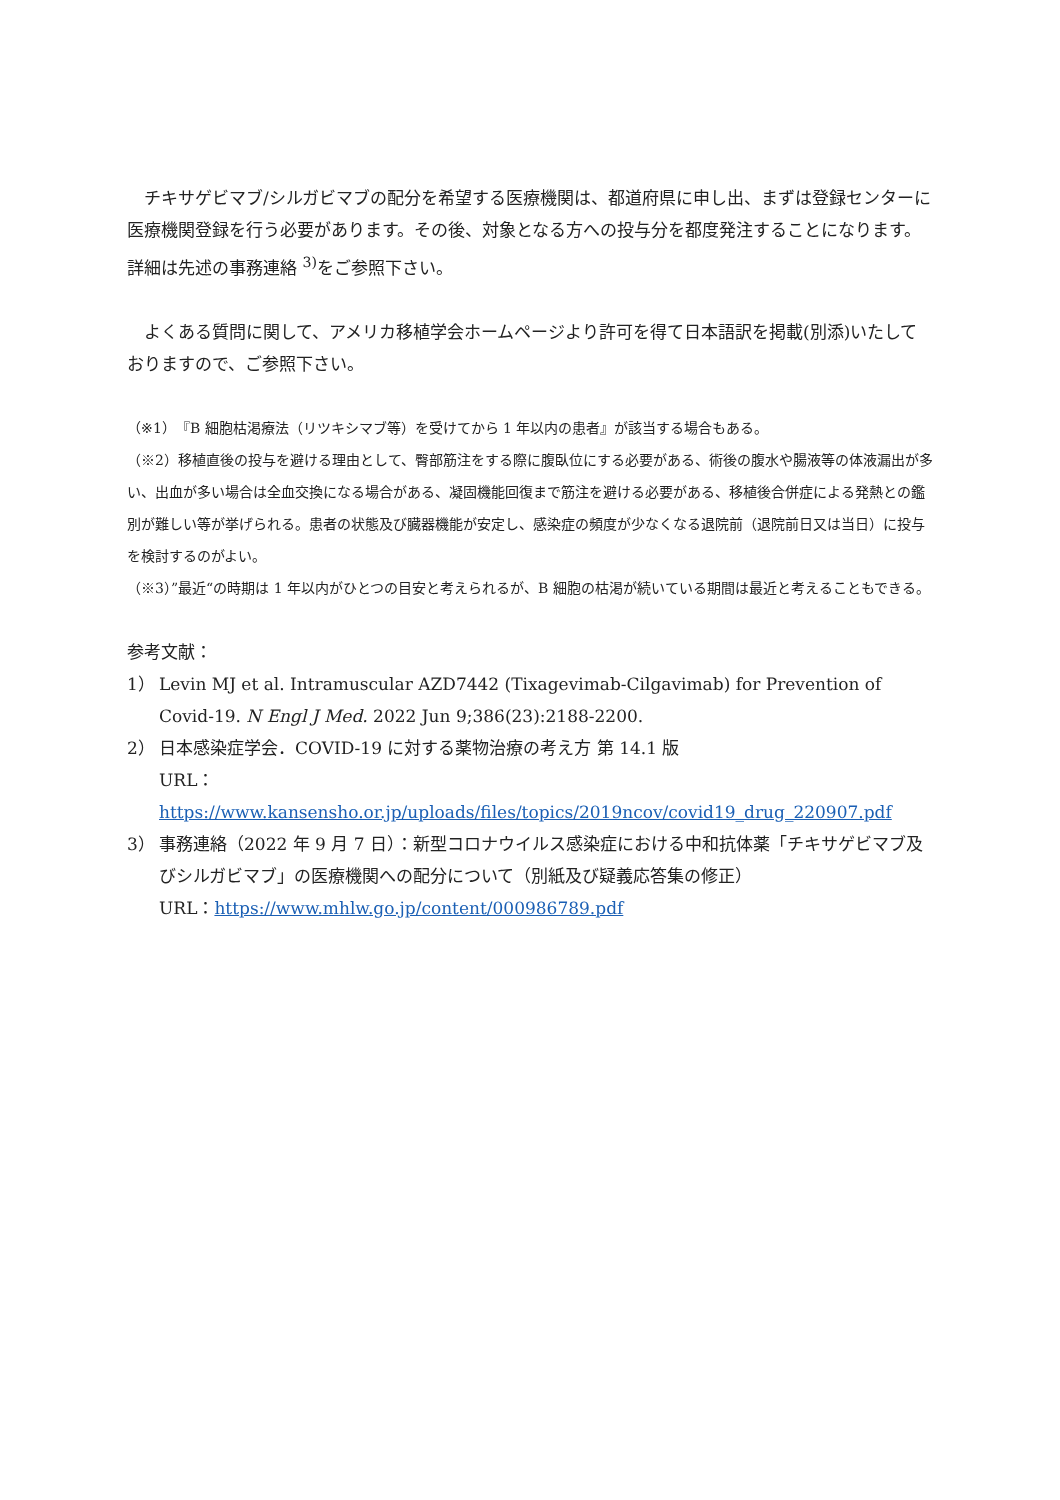チキサゲビマブ/シルガビマブの配分を希望する医療機関は、都道府県に申し出、まずは登録センターに医療機関登録を行う必要があります。その後、対象となる方への投与分を都度発注することになります。詳細は先述の事務連絡 <sup>3)</sup>をご参照下さい。
よくある質問に関して、アメリカ移植学会ホームページより許可を得て日本語訳を掲載(別添)いたしておりますので、ご参照下さい。
（※1）『B 細胞枯渇療法（リツキシマブ等）を受けてから 1 年以内の患者』が該当する場合もある。
（※2）移植直後の投与を避ける理由として、臀部筋注をする際に腹臥位にする必要がある、術後の腹水や腸液等の体液漏出が多い、出血が多い場合は全血交換になる場合がある、凝固機能回復まで筋注を避ける必要がある、移植後合併症による発熱との鑑別が難しい等が挙げられる。患者の状態及び臓器機能が安定し、感染症の頻度が少なくなる退院前（退院前日又は当日）に投与を検討するのがよい。
（※3）”最近“の時期は 1 年以内がひとつの目安と考えられるが、B 細胞の枯渇が続いている期間は最近と考えることもできる。
参考文献：
1） Levin MJ et al. Intramuscular AZD7442 (Tixagevimab-Cilgavimab) for Prevention of Covid-19. N Engl J Med. 2022 Jun 9;386(23):2188-2200.
2） 日本感染症学会．COVID-19 に対する薬物治療の考え方 第 14.1 版
URL：https://www.kansensho.or.jp/uploads/files/topics/2019ncov/covid19_drug_220907.pdf
3） 事務連絡（2022 年 9 月 7 日）：新型コロナウイルス感染症における中和抗体薬「チキサゲビマブ及びシルガビマブ」の医療機関への配分について（別紙及び疑義応答集の修正）
URL：https://www.mhlw.go.jp/content/000986789.pdf